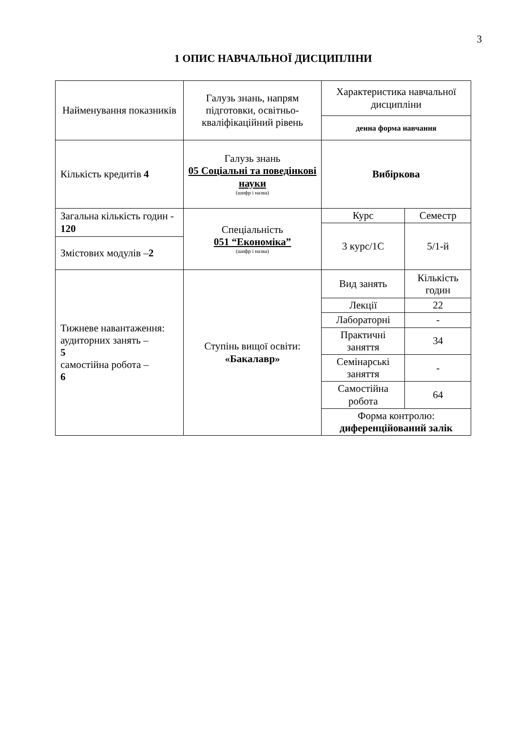3
1 ОПИС НАВЧАЛЬНОЇ ДИСЦИПЛІНИ
| Найменування показників | Галузь знань, напрям підготовки, освітньо-кваліфікаційний рівень | Характеристика навчальної дисципліни | |
| | | денна форма навчання | |
| Кількість кредитів 4 | Галузь знань 05 Соціальні та поведінкові науки (шифр і назва) | Вибіркова | |
| Загальна кількість годин - 120 | Спеціальність 051 “Економіка” (шифр і назва) | Курс | Семестр |
| | | 3 курс/1С | 5/1-й |
| Змістових модулів – 2 | | | |
| Тижневе навантаження: аудиторних занять – 5 самостійна робота – 6 | Ступінь вищої освіти: «Бакалавр» | Вид занять | Кількість годин |
| | | Лекції | 22 |
| | | Лабораторні | - |
| | | Практичні заняття | 34 |
| | | Семінарські заняття | - |
| | | Самостійна робота | 64 |
| | | Форма контролю: диференційований залік | |